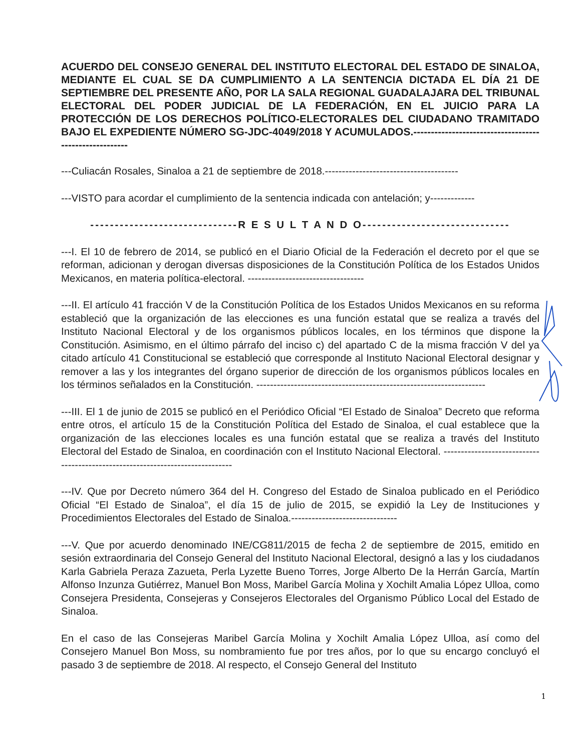ACUERDO DEL CONSEJO GENERAL DEL INSTITUTO ELECTORAL DEL ESTADO DE SINALOA, MEDIANTE EL CUAL SE DA CUMPLIMIENTO A LA SENTENCIA DICTADA EL DÍA 21 DE SEPTIEMBRE DEL PRESENTE AÑO, POR LA SALA REGIONAL GUADALAJARA DEL TRIBUNAL ELECTORAL DEL PODER JUDICIAL DE LA FEDERACIÓN, EN EL JUICIO PARA LA PROTECCIÓN DE LOS DERECHOS POLÍTICO-ELECTORALES DEL CIUDADANO TRAMITADO BAJO EL EXPEDIENTE NÚMERO SG-JDC-4049/2018 Y ACUMULADOS.-------------------------------------------------------
---Culiacán Rosales, Sinaloa a 21 de septiembre de 2018.---------------------------------------
---VISTO para acordar el cumplimiento de la sentencia indicada con antelación; y-------------
------------------------------R E S U L T A N D O------------------------------
---I. El 10 de febrero de 2014, se publicó en el Diario Oficial de la Federación el decreto por el que se reforman, adicionan y derogan diversas disposiciones de la Constitución Política de los Estados Unidos Mexicanos, en materia política-electoral. ----------------------------------
---II. El artículo 41 fracción V de la Constitución Política de los Estados Unidos Mexicanos en su reforma estableció que la organización de las elecciones es una función estatal que se realiza a través del Instituto Nacional Electoral y de los organismos públicos locales, en los términos que dispone la Constitución. Asimismo, en el último párrafo del inciso c) del apartado C de la misma fracción V del ya citado artículo 41 Constitucional se estableció que corresponde al Instituto Nacional Electoral designar y remover a las y los integrantes del órgano superior de dirección de los organismos públicos locales en los términos señalados en la Constitución. -------------------------------------------------------------------
---III. El 1 de junio de 2015 se publicó en el Periódico Oficial “El Estado de Sinaloa” Decreto que reforma entre otros, el artículo 15 de la Constitución Política del Estado de Sinaloa, el cual establece que la organización de las elecciones locales es una función estatal que se realiza a través del Instituto Electoral del Estado de Sinaloa, en coordinación con el Instituto Nacional Electoral. ------------------------------------------------------------------------------
---IV. Que por Decreto número 364 del H. Congreso del Estado de Sinaloa publicado en el Periódico Oficial “El Estado de Sinaloa”, el día 15 de julio de 2015, se expidió la Ley de Instituciones y Procedimientos Electorales del Estado de Sinaloa.-------------------------------
---V. Que por acuerdo denominado INE/CG811/2015 de fecha 2 de septiembre de 2015, emitido en sesión extraordinaria del Consejo General del Instituto Nacional Electoral, designó a las y los ciudadanos Karla Gabriela Peraza Zazueta, Perla Lyzette Bueno Torres, Jorge Alberto De la Herrán García, Martín Alfonso Inzunza Gutiérrez, Manuel Bon Moss, Maribel García Molina y Xochilt Amalia López Ulloa, como Consejera Presidenta, Consejeras y Consejeros Electorales del Organismo Público Local del Estado de Sinaloa.
En el caso de las Consejeras Maribel García Molina y Xochilt Amalia López Ulloa, así como del Consejero Manuel Bon Moss, su nombramiento fue por tres años, por lo que su encargo concluyó el pasado 3 de septiembre de 2018. Al respecto, el Consejo General del Instituto
1